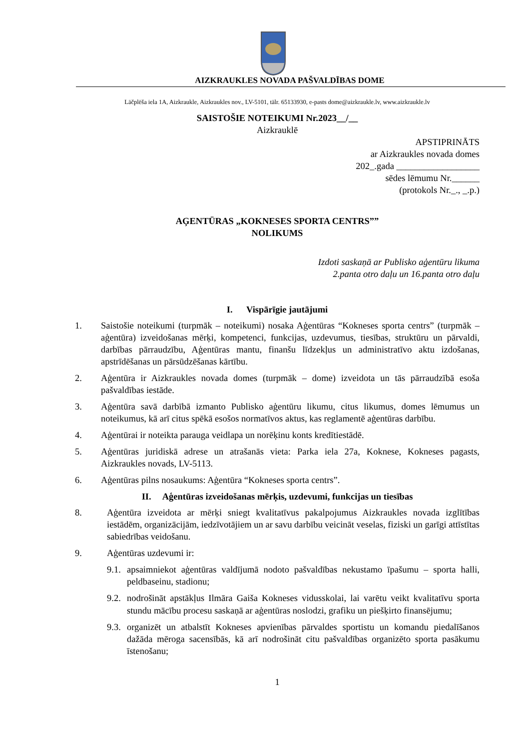AIZKRAUKLES NOVADA PAŠVALDĪBAS DOME
Lāčplēša iela 1A, Aizkraukle, Aizkraukles nov., LV-5101, tālr. 65133930, e-pasts dome@aizkraukle.lv, www.aizkraukle.lv
SAISTOŠIE NOTEIKUMI Nr.2023__/__
Aizkrauklē
APSTIPRINĀTS
ar Aizkraukles novada domes
202_.gada __________________
sēdes lēmumu Nr.______
(protokols Nr._., _.p.)
AĢENTŪRAS „KOKNESES SPORTA CENTRS””
NOLIKUMS
Izdoti saskaņā ar Publisko aģentūru likuma
2.panta otro daļu un 16.panta otro daļu
I. Vispārīgie jautājumi
1. Saistošie noteikumi (turpmāk – noteikumi) nosaka Aģentūras “Kokneses sporta centrs” (turpmāk – aģentūra) izveidošanas mērķi, kompetenci, funkcijas, uzdevumus, tiesības, struktūru un pārvaldi, darbības pārraudzību, Aģentūras mantu, finanšu līdzekļus un administratīvo aktu izdošanas, apstrīdēšanas un pārsūdzēšanas kārtību.
2. Aģentūra ir Aizkraukles novada domes (turpmāk – dome) izveidota un tās pārraudzībā esoša pašvaldības iestāde.
3. Aģentūra savā darbībā izmanto Publisko aģentūru likumu, citus likumus, domes lēmumus un noteikumus, kā arī citus spēkā esošos normatīvos aktus, kas reglamentē aģentūras darbību.
4. Aģentūrai ir noteikta parauga veidlapa un norēķinu konts kredītiestādē.
5. Aģentūras juridiskā adrese un atrašanās vieta: Parka iela 27a, Koknese, Kokneses pagasts, Aizkraukles novads, LV-5113.
6. Aģentūras pilns nosaukums: Aģentūra “Kokneses sporta centrs”.
II. Aģentūras izveidošanas mērķis, uzdevumi, funkcijas un tiesības
8. Aģentūra izveidota ar mērķi sniegt kvalitatīvus pakalpojumus Aizkraukles novada izglītības iestādēm, organizācijām, iedzīvotājiem un ar savu darbību veicināt veselas, fiziski un garīgi attīstītas sabiedrības veidošanu.
9. Aģentūras uzdevumi ir:
9.1. apsaimniekot aģentūras valdījumā nodoto pašvaldības nekustamo īpašumu – sporta halli, peldbaseinu, stadionu;
9.2. nodrošināt apstākļus Ilmāra Gaiša Kokneses vidusskolai, lai varētu veikt kvalitatīvu sporta stundu mācību procesu saskaņā ar aģentūras noslodzi, grafiku un piešķirto finansējumu;
9.3. organizēt un atbalstīt Kokneses apvienības pārvaldes sportistu un komandu piedalīšanos dažāda mēroga sacensībās, kā arī nodrošināt citu pašvaldības organizēto sporta pasākumu īstenošanu;
1